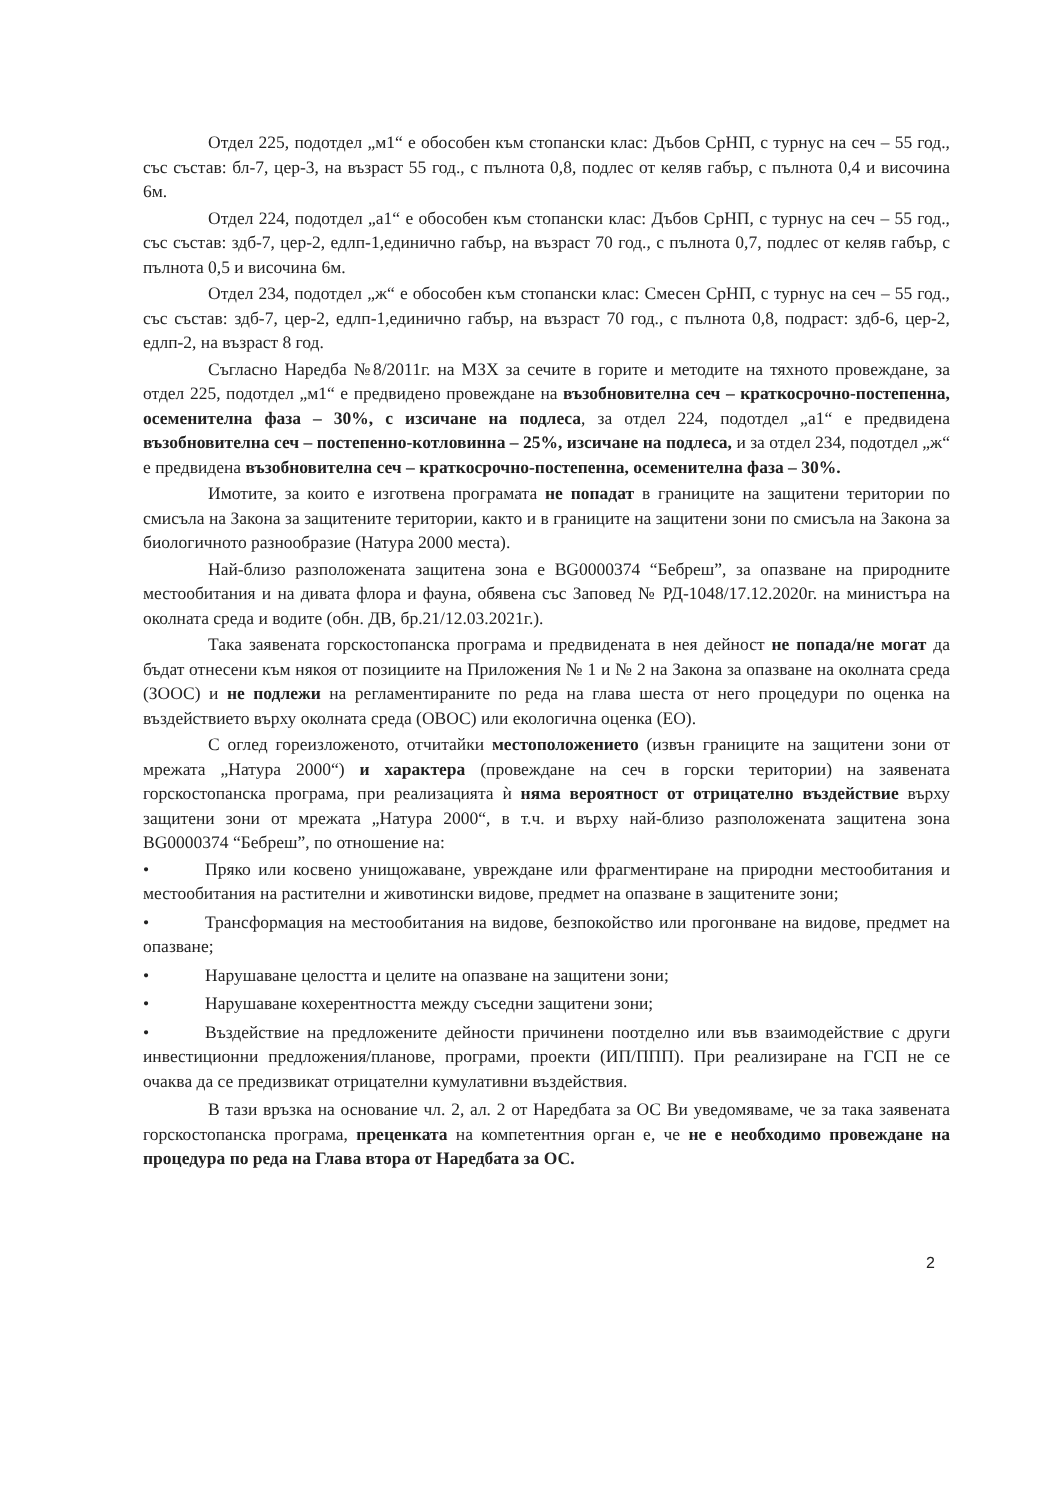Отдел 225, подотдел „м1“ е обособен към стопански клас: Дъбов СрНП, с турнус на сеч – 55 год., със състав: бл-7, цер-3, на възраст 55 год., с пълнота 0,8, подлес от келяв габър, с пълнота 0,4 и височина 6м.
Отдел 224, подотдел „а1“ е обособен към стопански клас: Дъбов СрНП, с турнус на сеч – 55 год., със състав: здб-7, цер-2, едлп-1,единично габър, на възраст 70 год., с пълнота 0,7, подлес от келяв габър, с пълнота 0,5 и височина 6м.
Отдел 234, подотдел „ж“ е обособен към стопански клас: Смесен СрНП, с турнус на сеч – 55 год., със състав: здб-7, цер-2, едлп-1,единично габър, на възраст 70 год., с пълнота 0,8, подраст: здб-6, цер-2, едлп-2, на възраст 8 год.
Съгласно Наредба №8/2011г. на МЗХ за сечите в горите и методите на тяхното провеждане, за отдел 225, подотдел „м1“ е предвидено провеждане на възобновителна сеч – краткосрочно-постепенна, осеменителна фаза – 30%, с изсичане на подлеса, за отдел 224, подотдел „а1“ е предвидена възобновителна сеч – постепенно-котловинна – 25%, изсичане на подлеса, и за отдел 234, подотдел „ж“ е предвидена възобновителна сеч – краткосрочно-постепенна, осеменителна фаза – 30%.
Имотите, за които е изготвена програмата не попадат в границите на защитени територии по смисъла на Закона за защитените територии, както и в границите на защитени зони по смисъла на Закона за биологичното разнообразие (Натура 2000 места).
Най-близо разположената защитена зона е BG0000374 “Бебреш”, за опазване на природните местообитания и на дивата флора и фауна, обявена със Заповед № РД-1048/17.12.2020г. на министъра на околната среда и водите (обн. ДВ, бр.21/12.03.2021г.).
Така заявената горскостопанска програма и предвидената в нея дейност не попада/не могат да бъдат отнесени към някоя от позициите на Приложения № 1 и № 2 на Закона за опазване на околната среда (ЗООС) и не подлежи на регламентираните по реда на глава шеста от него процедури по оценка на въздействието върху околната среда (ОВОС) или екологична оценка (ЕО).
С оглед гореизложеното, отчитайки местоположението (извън границите на защитени зони от мрежата „Натура 2000“) и характера (провеждане на сеч в горски територии) на заявената горскостопанска програма, при реализацията ѝ няма вероятност от отрицателно въздействие върху защитени зони от мрежата „Натура 2000“, в т.ч. и върху най-близо разположената защитена зона BG0000374 “Бебреш”, по отношение на:
• Пряко или косвено унищожаване, увреждане или фрагментиране на природни местообитания и местообитания на растителни и животински видове, предмет на опазване в защитените зони;
• Трансформация на местообитания на видове, безпокойство или прогонване на видове, предмет на опазване;
• Нарушаване целостта и целите на опазване на защитени зони;
• Нарушаване кохерентността между съседни защитени зони;
• Въздействие на предложените дейности причинени поотделно или във взаимодействие с други инвестиционни предложения/планове, програми, проекти (ИП/ППП). При реализиране на ГСП не се очаква да се предизвикат отрицателни кумулативни въздействия.
В тази връзка на основание чл. 2, ал. 2 от Наредбата за ОС Ви уведомяваме, че за така заявената горскостопанска програма, преценката на компетентния орган е, че не е необходимо провеждане на процедура по реда на Глава втора от Наредбата за ОС.
2